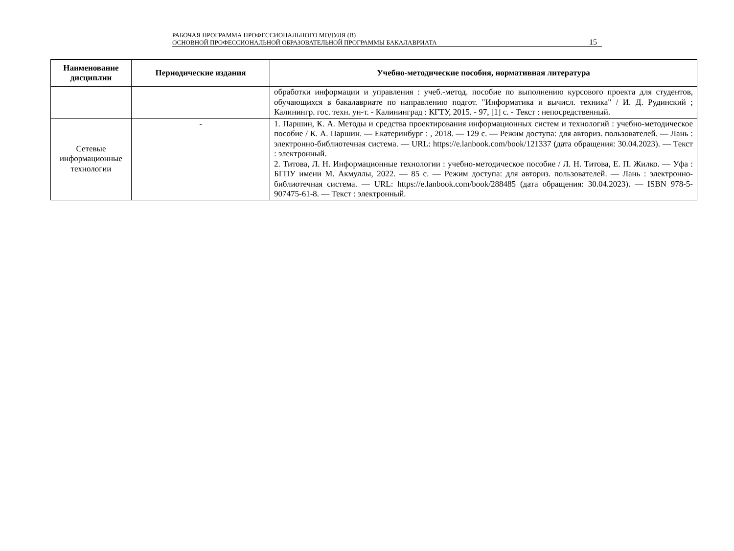РАБОЧАЯ ПРОГРАММА ПРОФЕССИОНАЛЬНОГО МОДУЛЯ (В)
ОСНОВНОЙ ПРОФЕССИОНАЛЬНОЙ ОБРАЗОВАТЕЛЬНОЙ ПРОГРАММЫ БАКАЛАВРИАТА
15
| Наименование дисциплин | Периодические издания | Учебно-методические пособия, нормативная литература |
| --- | --- | --- |
| | | обработки информации и управления : учеб.-метод. пособие по выполнению курсового проекта для студентов, обучающихся в бакалавриате по направлению подгот. "Информатика и вычисл. техника" / И. Д. Рудинский ; Калинингр. гос. техн. ун-т. - Калининград : КГТУ, 2015. - 97, [1] с. - Текст : непосредственный. |
| Сетевые информационные технологии | - | 1. Паршин, К. А. Методы и средства проектирования информационных систем и технологий : учебно-методическое пособие / К. А. Паршин. — Екатеринбург : , 2018. — 129 с. — Режим доступа: для авториз. пользователей. — Лань : электронно-библиотечная система. — URL: https://e.lanbook.com/book/121337 (дата обращения: 30.04.2023). — Текст : электронный. 2. Титова, Л. Н. Информационные технологии : учебно-методическое пособие / Л. Н. Титова, Е. П. Жилко. — Уфа : БГПУ имени М. Акмуллы, 2022. — 85 с. — Режим доступа: для авториз. пользователей. — Лань : электронно-библиотечная система. — URL: https://e.lanbook.com/book/288485 (дата обращения: 30.04.2023). — ISBN 978-5-907475-61-8. — Текст : электронный. |